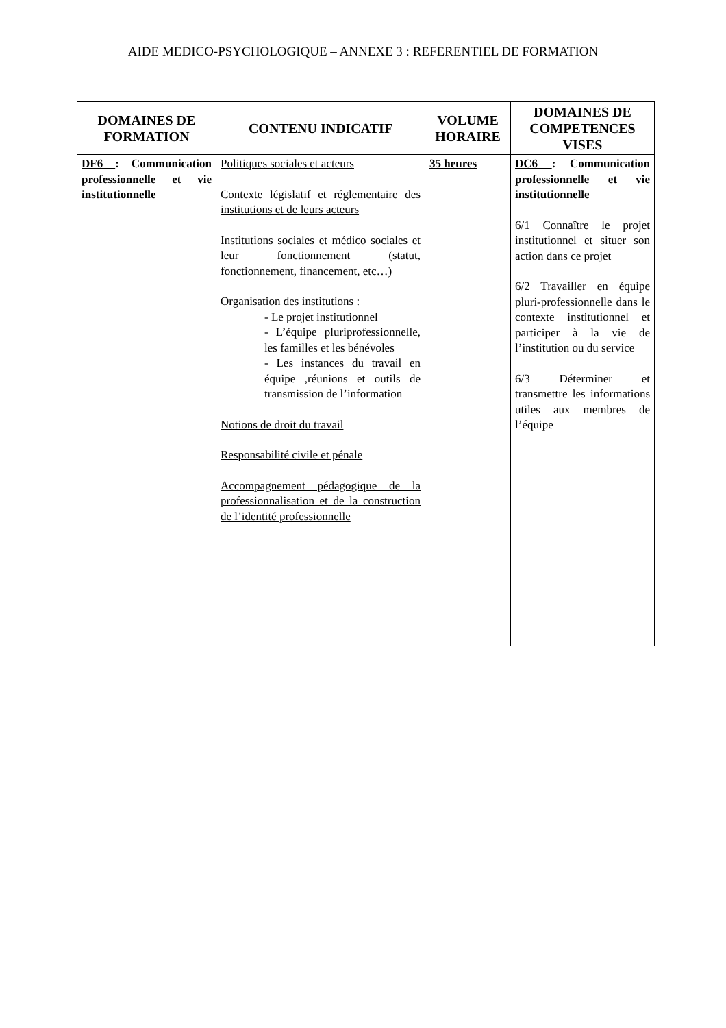AIDE MEDICO-PSYCHOLOGIQUE – ANNEXE 3 : REFERENTIEL DE FORMATION
| DOMAINES DE FORMATION | CONTENU INDICATIF | VOLUME HORAIRE | DOMAINES DE COMPETENCES VISES |
| --- | --- | --- | --- |
| DF6 : Communication professionnelle et vie institutionnelle | Politiques sociales et acteurs Contexte législatif et réglementaire des institutions et de leurs acteurs Institutions sociales et médico sociales et leur fonctionnement (statut, fonctionnement, financement, etc…) Organisation des institutions : - Le projet institutionnel - L’équipe pluriprofessionnelle, les familles et les bénévoles - Les instances du travail en équipe ,réunions et outils de transmission de l’information Notions de droit du travail Responsabilité civile et pénale Accompagnement pédagogique de la professionnalisation et de la construction de l’identité professionnelle | 35 heures | DC6 : Communication professionnelle et vie institutionnelle 6/1 Connaître le projet institutionnel et situer son action dans ce projet 6/2 Travailler en équipe pluri-professionnelle dans le contexte institutionnel et participer à la vie de l’institution ou du service 6/3 Déterminer et transmettre les informations utiles aux membres de l’équipe |